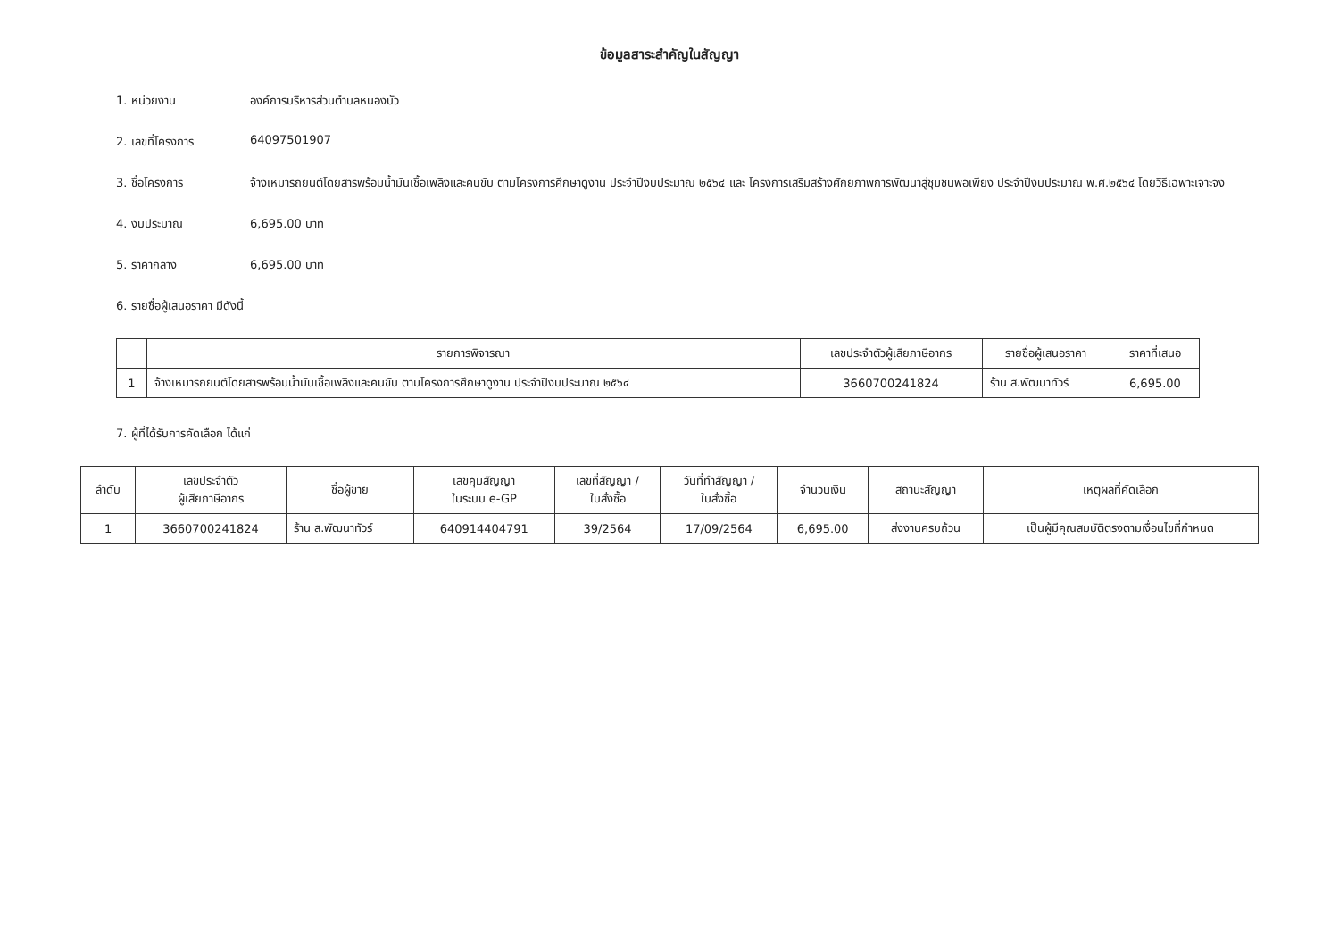ข้อมูลสาระสำคัญในสัญญา
1. หน่วยงาน องค์การบริหารส่วนตำบลหนองบัว
2. เลขที่โครงการ 64097501907
3. ชื่อโครงการ จ้างเหมารถยนต์โดยสารพร้อมน้ำมันเชื้อเพลิงและคนขับ ตามโครงการศึกษาดูงาน ประจำปีงบประมาณ ๒๕๖๔ และ โครงการเสริมสร้างศักยภาพการพัฒนาสู่ชุมชนพอเพียง ประจำปีงบประมาณ พ.ศ.๒๕๖๔ โดยวิธีเฉพาะเจาะจง
4. งบประมาณ 6,695.00 บาท
5. ราคากลาง 6,695.00 บาท
6. รายชื่อผู้เสนอราคา มีดังนี้
| | รายการพิจารณา | เลขประจำตัวผู้เสียภาษีอากร | รายชื่อผู้เสนอราคา | ราคาที่เสนอ |
| --- | --- | --- | --- | --- |
| 1 | จ้างเหมารถยนต์โดยสารพร้อมน้ำมันเชื้อเพลิงและคนขับ ตามโครงการศึกษาดูงาน ประจำปีงบประมาณ ๒๕๖๔ | 3660700241824 | ร้าน ส.พัฒนาทัวร์ | 6,695.00 |
7. ผู้ที่ได้รับการคัดเลือก ได้แก่
| ลำดับ | เลขประจำตัว ผู้เสียภาษีอากร | ชื่อผู้ขาย | เลขคุมสัญญา ในระบบ e-GP | เลขที่สัญญา / ใบสั่งซื้อ | วันที่ทำสัญญา / ใบสั่งซื้อ | จำนวนเงิน | สถานะสัญญา | เหตุผลที่คัดเลือก |
| --- | --- | --- | --- | --- | --- | --- | --- | --- |
| 1 | 3660700241824 | ร้าน ส.พัฒนาทัวร์ | 640914404791 | 39/2564 | 17/09/2564 | 6,695.00 | ส่งงานครบถ้วน | เป็นผู้มีคุณสมบัติตรงตามเงื่อนไขที่กำหนด |